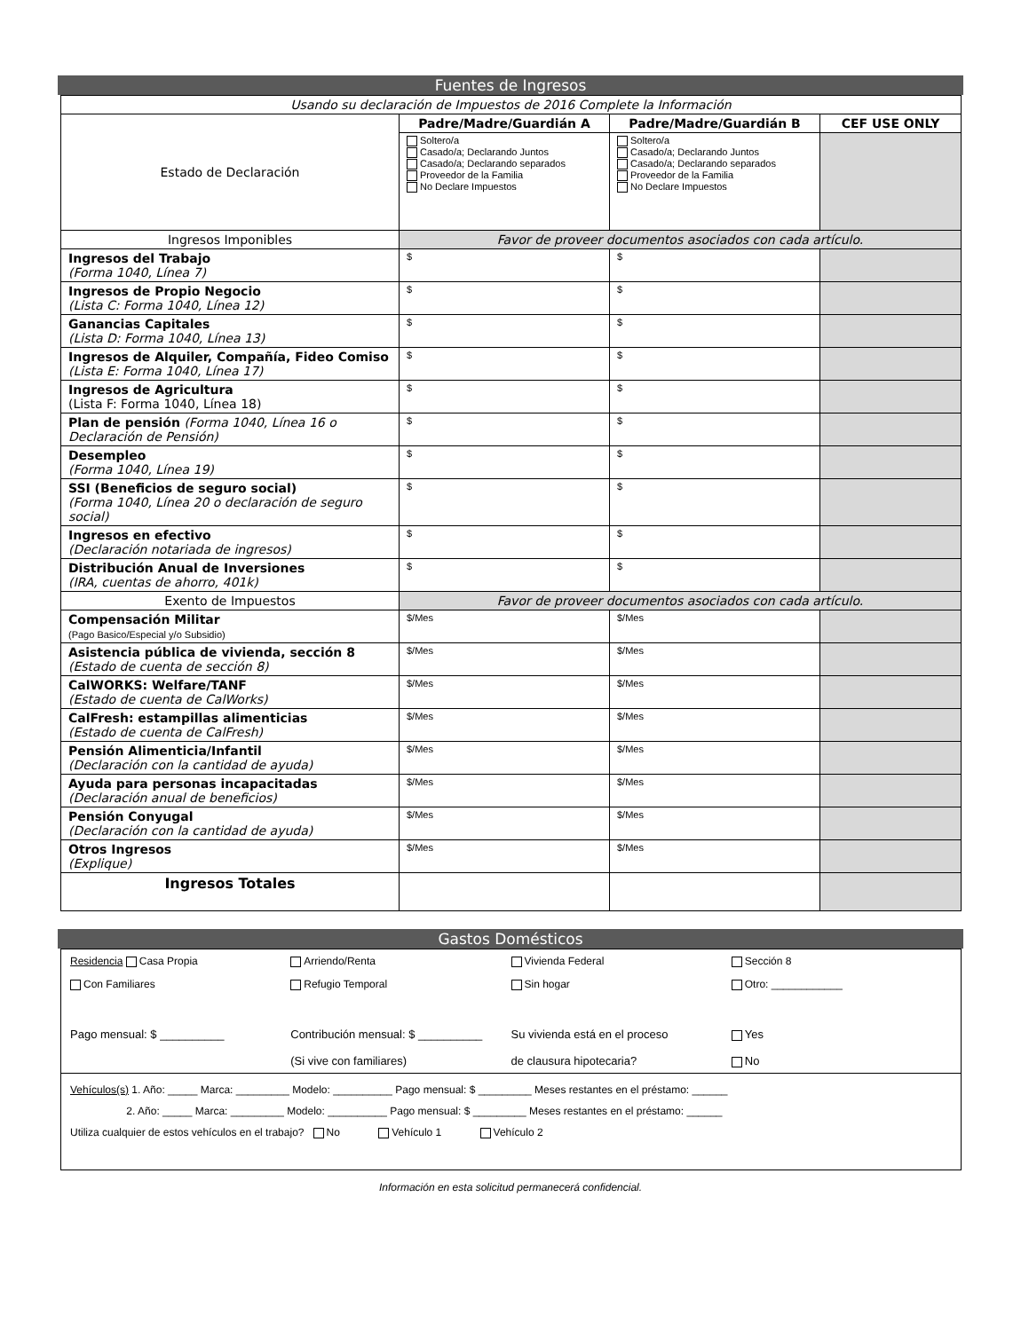Fuentes de Ingresos
| Usando su declaración de Impuestos de 2016 Complete la Información | | | |
| Estado de Declaración | Padre/Madre/Guardián A | Padre/Madre/Guardián B | CEF USE ONLY |
| | Soltero/a Casado/a; Declarando Juntos Casado/a; Declarando separados Proveedor de la Familia No Declare Impuestos | Soltero/a Casado/a; Declarando Juntos Casado/a; Declarando separados Proveedor de la Familia No Declare Impuestos | |
| Ingresos Imponibles | Favor de proveer documentos asociados con cada artículo. | | |
| Ingresos del Trabajo (Forma 1040, Línea 7) | $ | $ | |
| Ingresos de Propio Negocio (Lista C: Forma 1040, Línea 12) | $ | $ | |
| Ganancias Capitales (Lista D: Forma 1040, Línea 13) | $ | $ | |
| Ingresos de Alquiler, Compañía, Fideo Comiso (Lista E: Forma 1040, Línea 17) | $ | $ | |
| Ingresos de Agricultura (Lista F: Forma 1040, Línea 18) | $ | $ | |
| Plan de pensión (Forma 1040, Línea 16 o Declaración de Pensión) | $ | $ | |
| Desempleo (Forma 1040, Línea 19) | $ | $ | |
| SSI (Beneficios de seguro social) (Forma 1040, Línea 20 o declaración de seguro social) | $ | $ | |
| Ingresos en efectivo (Declaración notariada de ingresos) | $ | $ | |
| Distribución Anual de Inversiones (IRA, cuentas de ahorro, 401k) | $ | $ | |
| Exento de Impuestos | Favor de proveer documentos asociados con cada artículo. | | |
| Compensación Militar (Pago Basico/Especial y/o Subsidio) | $/Mes | $/Mes | |
| Asistencia pública de vivienda, sección 8 (Estado de cuenta de sección 8) | $/Mes | $/Mes | |
| CalWORKS: Welfare/TANF (Estado de cuenta de CalWorks) | $/Mes | $/Mes | |
| CalFresh: estampillas alimenticias (Estado de cuenta de CalFresh) | $/Mes | $/Mes | |
| Pensión Alimenticia/Infantil (Declaración con la cantidad de ayuda) | $/Mes | $/Mes | |
| Ayuda para personas incapacitadas (Declaración anual de beneficios) | $/Mes | $/Mes | |
| Pensión Conyugal (Declaración con la cantidad de ayuda) | $/Mes | $/Mes | |
| Otros Ingresos (Explique) | $/Mes | $/Mes | |
| Ingresos Totales | | | |
Gastos Domésticos
Residencia Casa Propia Arriendo/Renta Vivienda Federal Sección 8
Con Familiares Refugio Temporal Sin hogar Otro: ____________
Pago mensual: $ __________ Contribución mensual: $ __________
(Si vive con familiares) Su vivienda está en el proceso
de clausura hipotecaria? Yes
No
Vehículos(s) 1. Año: _____ Marca: _________ Modelo: __________ Pago mensual: $ _________ Meses restantes en el préstamo: ______
2. Año: _____ Marca: _________ Modelo: __________ Pago mensual: $ _________ Meses restantes en el préstamo: ______
Utiliza cualquier de estos vehículos en el trabajo? No Vehículo 1 Vehículo 2
Información en esta solicitud permanecerá confidencial.